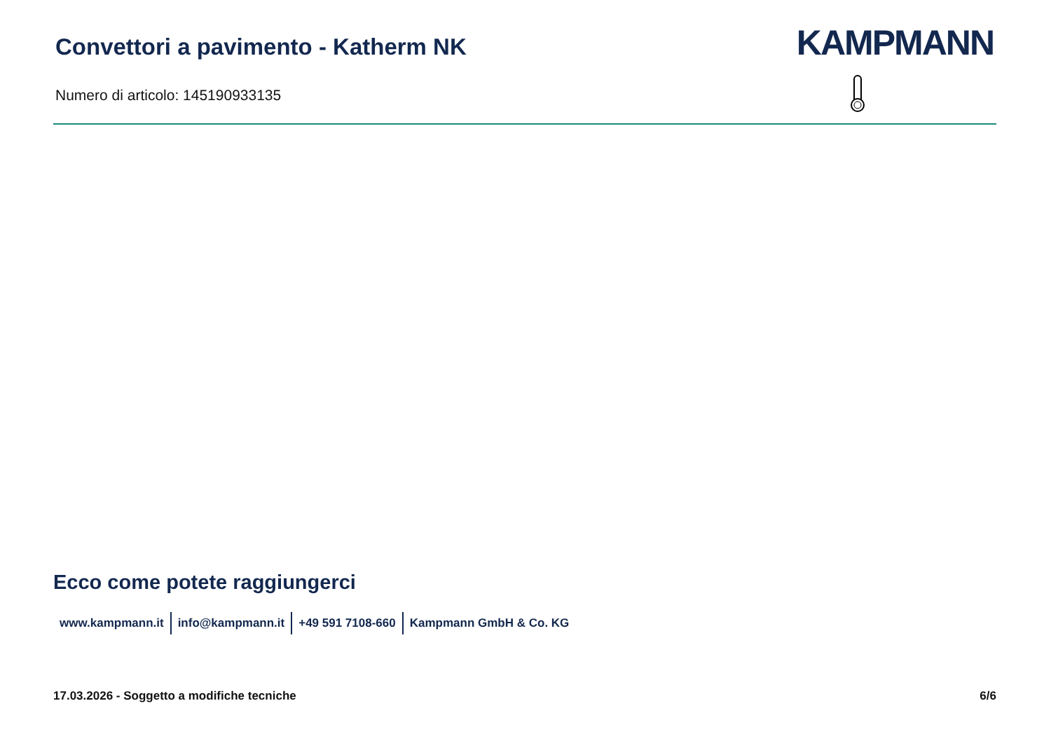Convettori a pavimento - Katherm NK
Numero di articolo: 145190933135
KAMPMANN
Ecco come potete raggiungerci
www.kampmann.it info@kampmann.it +49 591 7108-660 Kampmann GmbH & Co. KG
17.03.2026 - Soggetto a modifiche tecniche 6/6